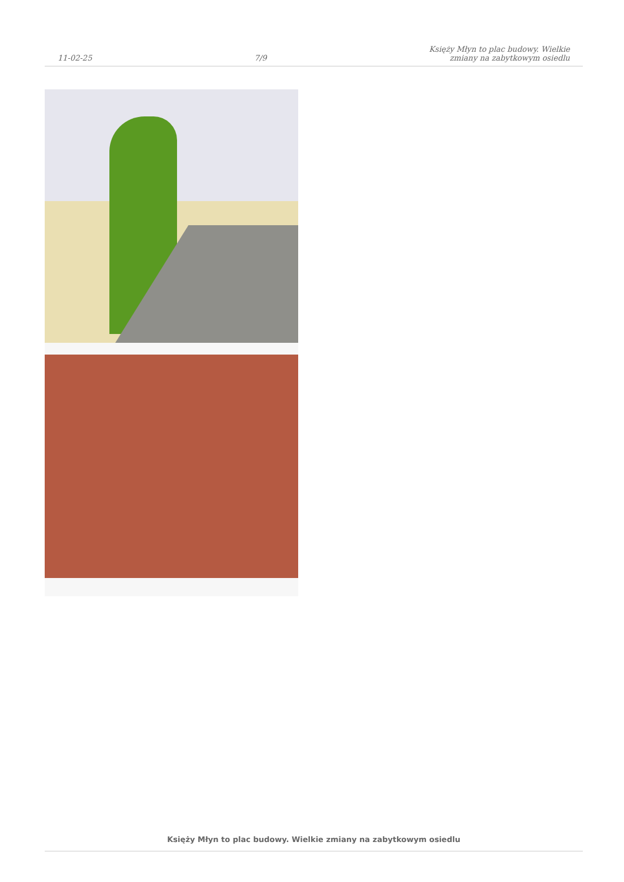11-02-25
7/9
Księży Młyn to plac budowy. Wielkie
zmiany na zabytkowym osiedlu
Księży Młyn to plac budowy. Wielkie zmiany na zabytkowym osiedlu